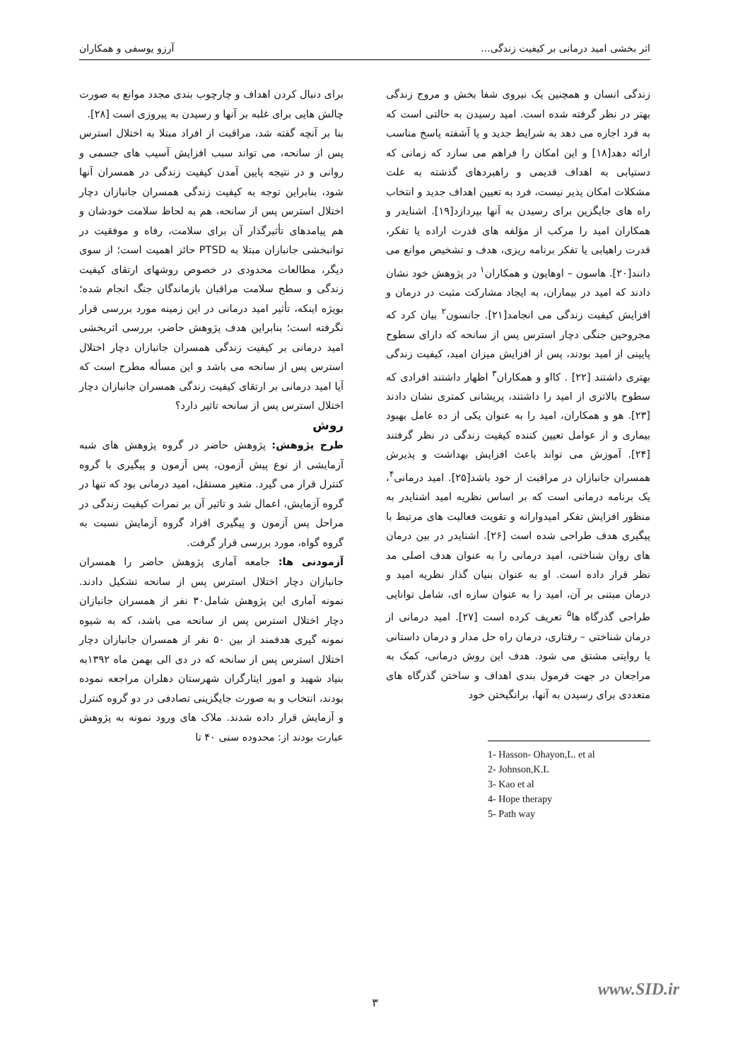اثر بخشی امید درمانی بر کیفیت زندگی... آرزو یوسفی و همکاران
زندگی انسان و همچنین یک نیروی شفا بخش و مروج زندگی بهتر در نظر گرفته شده است. امید رسیدن به حالتی است که به فرد اجازه می دهد به شرایط جدید و یا آشفته پاسخ مناسب ارائه دهد[۱۸] و این امکان را فراهم می سازد که زمانی که دستیابی به اهداف قدیمی و راهبردهای گذشته به علت مشکلات امکان پذیر نیست، فرد به تعیین اهداف جدید و انتخاب راه های جایگزین برای رسیدن به آنها بپردازد[۱۹]. اشنایدر و همکاران امید را مرکب از مؤلفه های قدرت اراده یا تفکر، قدرت راهیابی یا تفکر برنامه ریزی، هدف و تشخیص موانع می دانند[۲۰]. هاسون – اوهایون و همکاران<sup>۱</sup> در پژوهش خود نشان دادند که امید در بیماران، به ایجاد مشارکت مثبت در درمان و افزایش کیفیت زندگی می انجامد[۲۱]. جانسون<sup>۲</sup> بیان کرد که مجروحین جنگی دچار استرس پس از سانحه که دارای سطوح پایینی از امید بودند، پس از افزایش میزان امید، کیفیت زندگی بهتری داشتند [۲۲] . کااو و همکاران<sup>۳</sup> اظهار داشتند افرادی که سطوح بالاتری از امید را داشتند، پریشانی کمتری نشان دادند [۲۳]. هو و همکاران، امید را به عنوان یکی از ده عامل بهبود بیماری و از عوامل تعیین کننده کیفیت زندگی در نظر گرفتند [۲۴]. آموزش می تواند باعث افزایش بهداشت و پذیرش همسران جانبازان در مراقبت از خود باشد[۲۵]. امید درمانی<sup>۴</sup>، یک برنامه درمانی است که بر اساس نظریه امید اشنایدر به منظور افزایش تفکر امیدوارانه و تقویت فعالیت های مرتبط با پیگیری هدف طراحی شده است [۲۶]. اشنایدر در بین درمان های روان شناختی، امید درمانی را به عنوان هدف اصلی مد نظر قرار داده است. او به عنوان بنیان گذار نظریه امید و درمان مبتنی بر آن، امید را به عنوان سازه ای، شامل توانایی طراحی گذرگاه ها<sup>۵</sup> تعریف کرده است [۲۷]. امید درمانی از درمان شناختی – رفتاری، درمان راه حل مدار و درمان داستانی یا روایتی مشتق می شود. هدف این روش درمانی، کمک به مراجعان در جهت فرمول بندی اهداف و ساختن گذرگاه های متعددی برای رسیدن به آنها، برانگیختن خود
1- Hasson- Ohayon,L. et al
2- Johnson,K.L
3- Kao et al
4- Hope therapy
5- Path way
برای دنبال کردن اهداف و چارچوب بندی مجدد موانع به صورت چالش هایی برای غلبه بر آنها و رسیدن به پیروزی است [۲۸].
بنا بر آنچه گفته شد، مراقبت از افراد مبتلا به اختلال استرس پس از سانحه، می تواند سبب افزایش آسیب های جسمی و روانی و در نتیجه پایین آمدن کیفیت زندگی در همسران آنها شود، بنابراین توجه به کیفیت زندگی همسران جانبازان دچار اختلال استرس پس از سانحه، هم به لحاظ سلامت خودشان و هم پیامدهای تأثیرگذار آن برای سلامت، رفاه و موفقیت در توانبخشی جانبازان مبتلا به PTSD حائز اهمیت است؛ از سوی دیگر، مطالعات محدودی در خصوص روشهای ارتقای کیفیت زندگی و سطح سلامت مراقبان بازماندگان جنگ انجام شده؛ بویژه اینکه، تأثیر امید درمانی در این زمینه مورد بررسی قرار نگرفته است؛ بنابراین هدف پژوهش حاضر، بررسی اثربخشی امید درمانی بر کیفیت زندگی همسران جانبازان دچار اختلال استرس پس از سانحه می باشد و این مسأله مطرح است که آیا امید درمانی بر ارتقای کیفیت زندگی همسران جانبازان دچار اختلال استرس پس از سانحه تاثیر دارد؟
روش
طرح پژوهش: پژوهش حاضر در گروه پژوهش های شبه آزمایشی از نوع پیش آزمون، پس آزمون و پیگیری با گروه کنترل قرار می گیرد. متغیر مستقل، امید درمانی بود که تنها در گروه آزمایش، اعمال شد و تاثیر آن بر نمرات کیفیت زندگی در مراحل پس آزمون و پیگیری افراد گروه آزمایش نسبت به گروه گواه، مورد بررسی قرار گرفت.
آزمودنی ها: جامعه آماری پژوهش حاضر را همسران جانبازان دچار اختلال استرس پس از سانحه تشکیل دادند. نمونه آماری این پژوهش شامل۳۰ نفر از همسران جانبازان دچار اختلال استرس پس از سانحه می باشد، که به شیوه نمونه گیری هدفمند از بین ۵۰ نفر از همسران جانبازان دچار اختلال استرس پس از سانحه که در دی الی بهمن ماه ۱۳۹۲به بنیاد شهید و امور ایثارگران شهرستان دهلران مراجعه نموده بودند، انتخاب و به صورت جایگزینی تصادفی در دو گروه کنترل و آزمایش قرار داده شدند. ملاک های ورود نمونه به پژوهش عبارت بودند از: محدوده سنی ۴۰ تا
www.SID.ir
۳